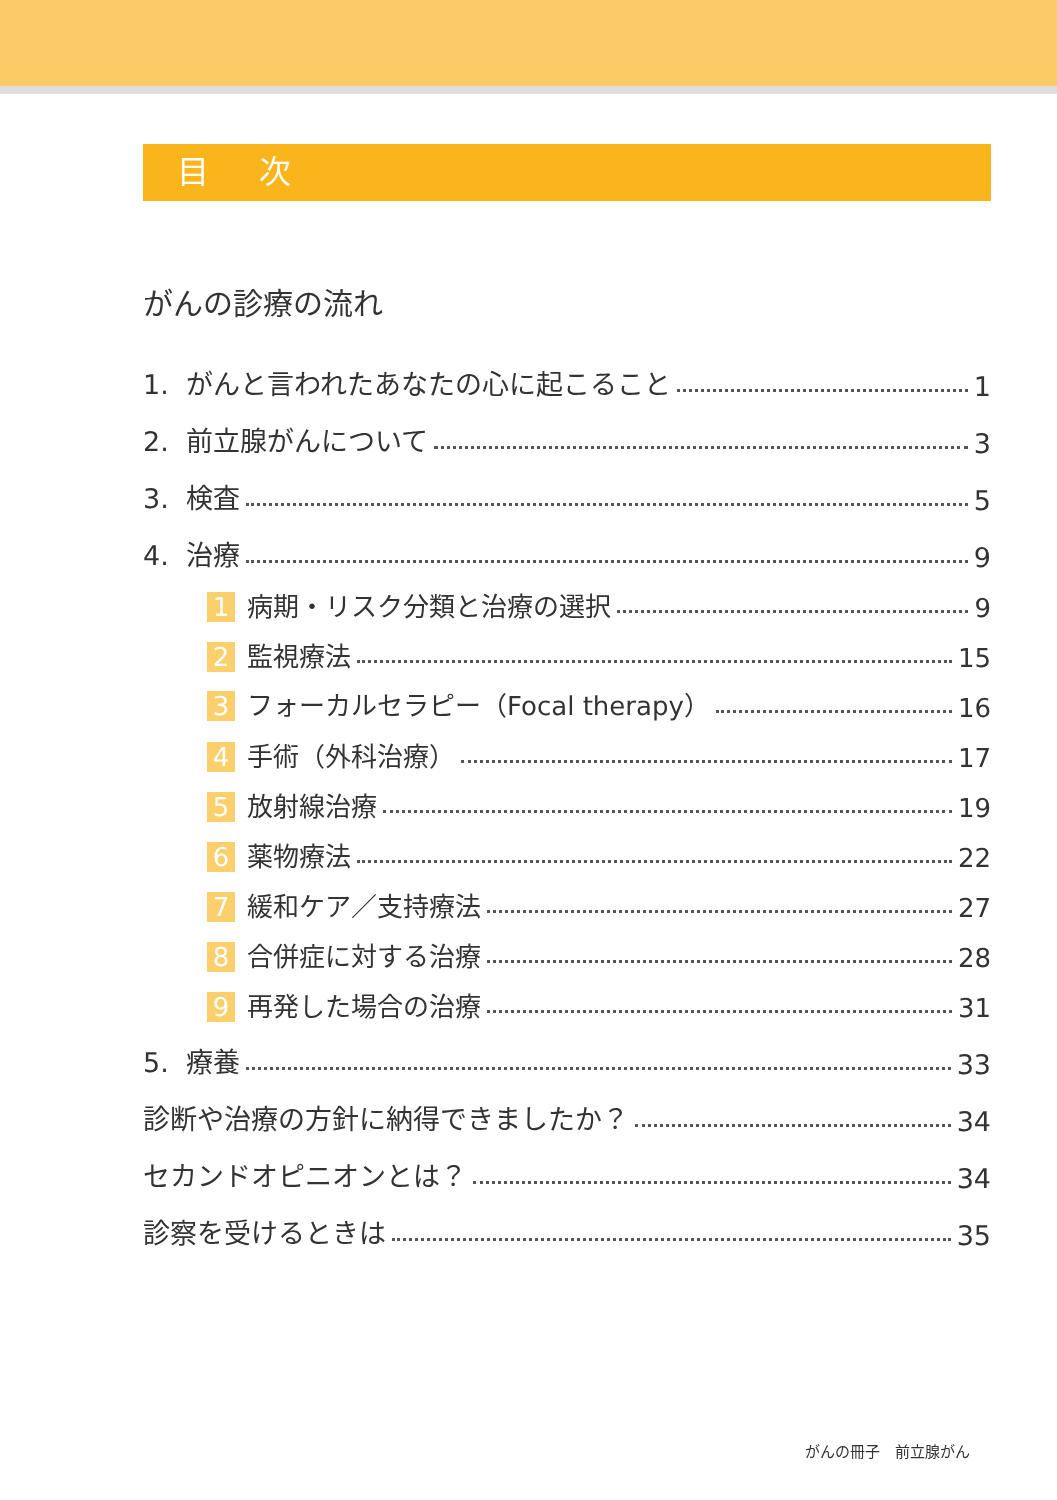目 次
がんの診療の流れ
1. がんと言われたあなたの心に起こること 1
2. 前立腺がんについて 3
3. 検査 5
4. 治療 9
1 病期・リスク分類と治療の選択 9
2 監視療法 15
3 フォーカルセラピー（Focal therapy） 16
4 手術（外科治療） 17
5 放射線治療 19
6 薬物療法 22
7 緩和ケア／支持療法 27
8 合併症に対する治療 28
9 再発した場合の治療 31
5. 療養 33
診断や治療の方針に納得できましたか？ 34
セカンドオピニオンとは？ 34
診察を受けるときは 35
がんの冊子　前立腺がん